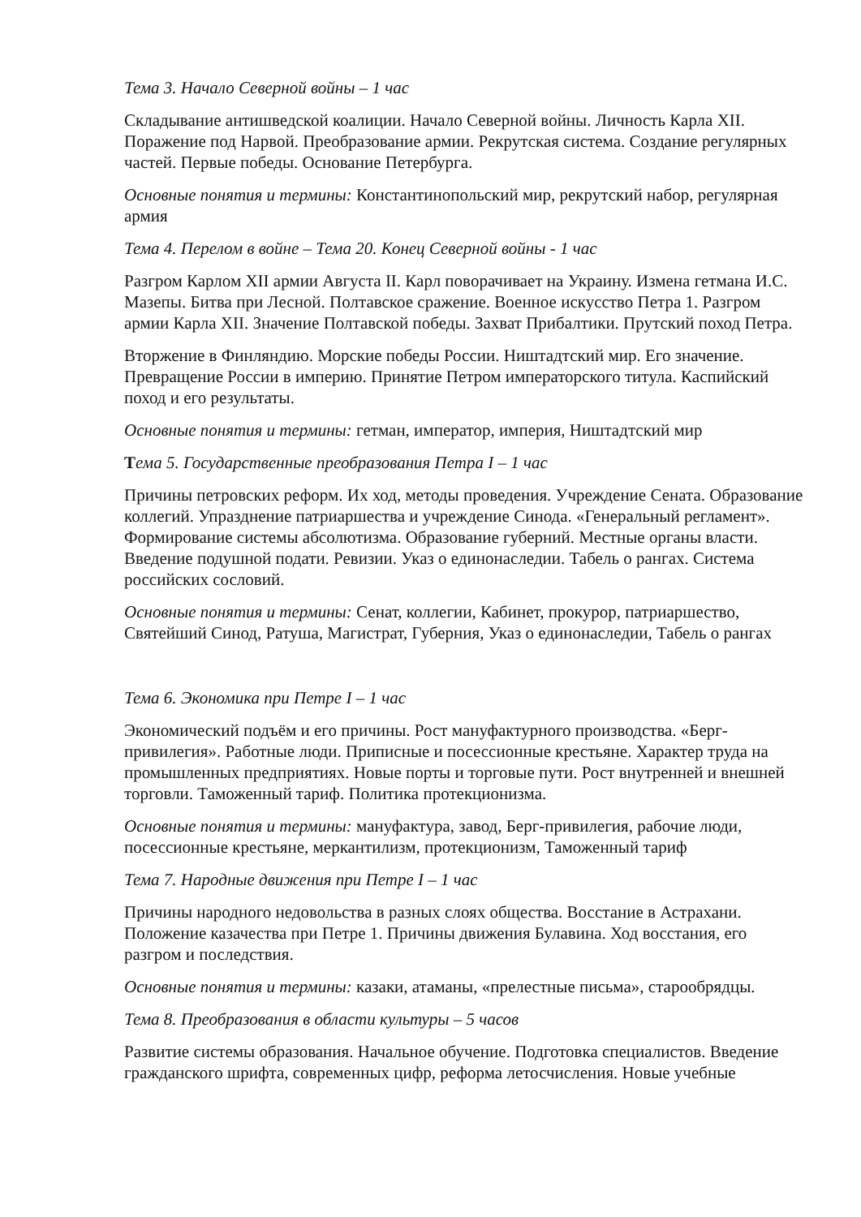Тема 3. Начало Северной войны – 1 час
Складывание антишведской коалиции. Начало Северной войны. Личность Карла XII. Поражение под Нарвой. Преобразование армии. Рекрутская система. Создание регулярных частей. Первые победы. Основание Петербурга.
Основные понятия и термины: Константинопольский мир, рекрутский набор, регулярная армия
Тема 4. Перелом в войне – Тема 20. Конец Северной войны - 1 час
Разгром Карлом XII армии Августа II. Карл поворачивает на Украину. Измена гетмана И.С. Мазепы. Битва при Лесной. Полтавское сражение. Военное искусство Петра 1. Разгром армии Карла XII. Значение Полтавской победы. Захват Прибалтики. Прутский поход Петра.
Вторжение в Финляндию. Морские победы России. Ништадтский мир. Его значение. Превращение России в империю. Принятие Петром императорского титула. Каспийский поход и его результаты.
Основные понятия и термины: гетман, император, империя, Ништадтский мир
Тема 5. Государственные преобразования Петра I – 1 час
Причины петровских реформ. Их ход, методы проведения. Учреждение Сената. Образование коллегий. Упразднение патриаршества и учреждение Синода. «Генеральный регламент». Формирование системы абсолютизма. Образование губерний. Местные органы власти. Введение подушной подати. Ревизии. Указ о единонаследии. Табель о рангах. Система российских сословий.
Основные понятия и термины: Сенат, коллегии, Кабинет, прокурор, патриаршество, Святейший Синод, Ратуша, Магистрат, Губерния, Указ о единонаследии, Табель о рангах
Тема 6. Экономика при Петре I – 1 час
Экономический подъём и его причины. Рост мануфактурного производства. «Берг-привилегия». Работные люди. Приписные и посессионные крестьяне. Характер труда на промышленных предприятиях. Новые порты и торговые пути. Рост внутренней и внешней торговли. Таможенный тариф. Политика протекционизма.
Основные понятия и термины: мануфактура, завод, Берг-привилегия, рабочие люди, посессионные крестьяне, меркантилизм, протекционизм, Таможенный тариф
Тема 7. Народные движения при Петре I – 1 час
Причины народного недовольства в разных слоях общества. Восстание в Астрахани. Положение казачества при Петре 1. Причины движения Булавина. Ход восстания, его разгром и последствия.
Основные понятия и термины: казаки, атаманы, «прелестные письма», старообрядцы.
Тема 8. Преобразования в области культуры – 5 часов
Развитие системы образования. Начальное обучение. Подготовка специалистов. Введение гражданского шрифта, современных цифр, реформа летосчисления. Новые учебные